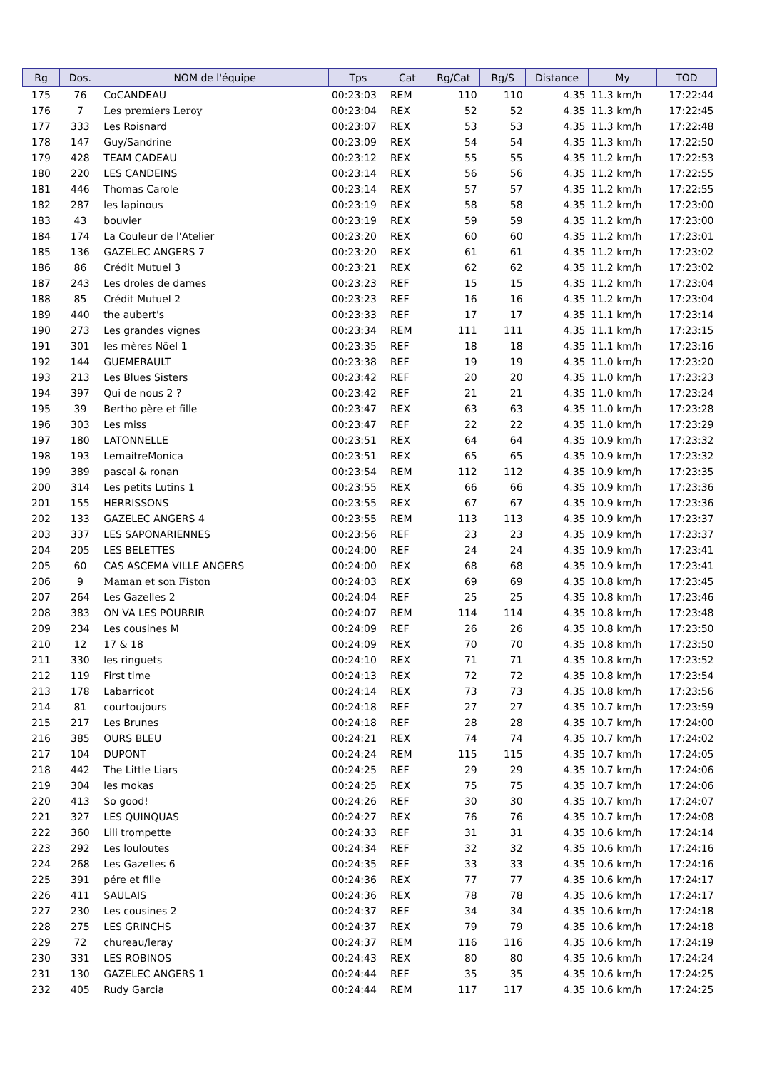| Rg | Dos. | NOM de l'équipe | Tps | Cat | Rg/Cat | Rg/S | Distance | My | TOD |
| --- | --- | --- | --- | --- | --- | --- | --- | --- | --- |
| 175 | 76 | CoCANDEAU | 00:23:03 | REM | 110 | 110 | 4.35 | 11.3 km/h | 17:22:44 |
| 176 | 7 | Les premiers Leroy | 00:23:04 | REX | 52 | 52 | 4.35 | 11.3 km/h | 17:22:45 |
| 177 | 333 | Les Roisnard | 00:23:07 | REX | 53 | 53 | 4.35 | 11.3 km/h | 17:22:48 |
| 178 | 147 | Guy/Sandrine | 00:23:09 | REX | 54 | 54 | 4.35 | 11.3 km/h | 17:22:50 |
| 179 | 428 | TEAM CADEAU | 00:23:12 | REX | 55 | 55 | 4.35 | 11.2 km/h | 17:22:53 |
| 180 | 220 | LES CANDEINS | 00:23:14 | REX | 56 | 56 | 4.35 | 11.2 km/h | 17:22:55 |
| 181 | 446 | Thomas Carole | 00:23:14 | REX | 57 | 57 | 4.35 | 11.2 km/h | 17:22:55 |
| 182 | 287 | les lapinous | 00:23:19 | REX | 58 | 58 | 4.35 | 11.2 km/h | 17:23:00 |
| 183 | 43 | bouvier | 00:23:19 | REX | 59 | 59 | 4.35 | 11.2 km/h | 17:23:00 |
| 184 | 174 | La Couleur de l'Atelier | 00:23:20 | REX | 60 | 60 | 4.35 | 11.2 km/h | 17:23:01 |
| 185 | 136 | GAZELEC ANGERS 7 | 00:23:20 | REX | 61 | 61 | 4.35 | 11.2 km/h | 17:23:02 |
| 186 | 86 | Crédit Mutuel 3 | 00:23:21 | REX | 62 | 62 | 4.35 | 11.2 km/h | 17:23:02 |
| 187 | 243 | Les droles de dames | 00:23:23 | REF | 15 | 15 | 4.35 | 11.2 km/h | 17:23:04 |
| 188 | 85 | Crédit Mutuel 2 | 00:23:23 | REF | 16 | 16 | 4.35 | 11.2 km/h | 17:23:04 |
| 189 | 440 | the aubert's | 00:23:33 | REF | 17 | 17 | 4.35 | 11.1 km/h | 17:23:14 |
| 190 | 273 | Les grandes vignes | 00:23:34 | REM | 111 | 111 | 4.35 | 11.1 km/h | 17:23:15 |
| 191 | 301 | les mères Nöel 1 | 00:23:35 | REF | 18 | 18 | 4.35 | 11.1 km/h | 17:23:16 |
| 192 | 144 | GUEMERAULT | 00:23:38 | REF | 19 | 19 | 4.35 | 11.0 km/h | 17:23:20 |
| 193 | 213 | Les Blues Sisters | 00:23:42 | REF | 20 | 20 | 4.35 | 11.0 km/h | 17:23:23 |
| 194 | 397 | Qui de nous 2 ? | 00:23:42 | REF | 21 | 21 | 4.35 | 11.0 km/h | 17:23:24 |
| 195 | 39 | Bertho père et fille | 00:23:47 | REX | 63 | 63 | 4.35 | 11.0 km/h | 17:23:28 |
| 196 | 303 | Les miss | 00:23:47 | REF | 22 | 22 | 4.35 | 11.0 km/h | 17:23:29 |
| 197 | 180 | LATONNELLE | 00:23:51 | REX | 64 | 64 | 4.35 | 10.9 km/h | 17:23:32 |
| 198 | 193 | LemaitreMonica | 00:23:51 | REX | 65 | 65 | 4.35 | 10.9 km/h | 17:23:32 |
| 199 | 389 | pascal & ronan | 00:23:54 | REM | 112 | 112 | 4.35 | 10.9 km/h | 17:23:35 |
| 200 | 314 | Les petits Lutins 1 | 00:23:55 | REX | 66 | 66 | 4.35 | 10.9 km/h | 17:23:36 |
| 201 | 155 | HERRISSONS | 00:23:55 | REX | 67 | 67 | 4.35 | 10.9 km/h | 17:23:36 |
| 202 | 133 | GAZELEC ANGERS 4 | 00:23:55 | REM | 113 | 113 | 4.35 | 10.9 km/h | 17:23:37 |
| 203 | 337 | LES SAPONARIENNES | 00:23:56 | REF | 23 | 23 | 4.35 | 10.9 km/h | 17:23:37 |
| 204 | 205 | LES BELETTES | 00:24:00 | REF | 24 | 24 | 4.35 | 10.9 km/h | 17:23:41 |
| 205 | 60 | CAS ASCEMA VILLE ANGERS | 00:24:00 | REX | 68 | 68 | 4.35 | 10.9 km/h | 17:23:41 |
| 206 | 9 | Maman et son Fiston | 00:24:03 | REX | 69 | 69 | 4.35 | 10.8 km/h | 17:23:45 |
| 207 | 264 | Les Gazelles 2 | 00:24:04 | REF | 25 | 25 | 4.35 | 10.8 km/h | 17:23:46 |
| 208 | 383 | ON VA LES POURRIR | 00:24:07 | REM | 114 | 114 | 4.35 | 10.8 km/h | 17:23:48 |
| 209 | 234 | Les cousines M | 00:24:09 | REF | 26 | 26 | 4.35 | 10.8 km/h | 17:23:50 |
| 210 | 12 | 17 & 18 | 00:24:09 | REX | 70 | 70 | 4.35 | 10.8 km/h | 17:23:50 |
| 211 | 330 | les ringuets | 00:24:10 | REX | 71 | 71 | 4.35 | 10.8 km/h | 17:23:52 |
| 212 | 119 | First time | 00:24:13 | REX | 72 | 72 | 4.35 | 10.8 km/h | 17:23:54 |
| 213 | 178 | Labarricot | 00:24:14 | REX | 73 | 73 | 4.35 | 10.8 km/h | 17:23:56 |
| 214 | 81 | courtoujours | 00:24:18 | REF | 27 | 27 | 4.35 | 10.7 km/h | 17:23:59 |
| 215 | 217 | Les Brunes | 00:24:18 | REF | 28 | 28 | 4.35 | 10.7 km/h | 17:24:00 |
| 216 | 385 | OURS BLEU | 00:24:21 | REX | 74 | 74 | 4.35 | 10.7 km/h | 17:24:02 |
| 217 | 104 | DUPONT | 00:24:24 | REM | 115 | 115 | 4.35 | 10.7 km/h | 17:24:05 |
| 218 | 442 | The Little Liars | 00:24:25 | REF | 29 | 29 | 4.35 | 10.7 km/h | 17:24:06 |
| 219 | 304 | les mokas | 00:24:25 | REX | 75 | 75 | 4.35 | 10.7 km/h | 17:24:06 |
| 220 | 413 | So good! | 00:24:26 | REF | 30 | 30 | 4.35 | 10.7 km/h | 17:24:07 |
| 221 | 327 | LES QUINQUAS | 00:24:27 | REX | 76 | 76 | 4.35 | 10.7 km/h | 17:24:08 |
| 222 | 360 | Lili trompette | 00:24:33 | REF | 31 | 31 | 4.35 | 10.6 km/h | 17:24:14 |
| 223 | 292 | Les louloutes | 00:24:34 | REF | 32 | 32 | 4.35 | 10.6 km/h | 17:24:16 |
| 224 | 268 | Les Gazelles 6 | 00:24:35 | REF | 33 | 33 | 4.35 | 10.6 km/h | 17:24:16 |
| 225 | 391 | pére et fille | 00:24:36 | REX | 77 | 77 | 4.35 | 10.6 km/h | 17:24:17 |
| 226 | 411 | SAULAIS | 00:24:36 | REX | 78 | 78 | 4.35 | 10.6 km/h | 17:24:17 |
| 227 | 230 | Les cousines 2 | 00:24:37 | REF | 34 | 34 | 4.35 | 10.6 km/h | 17:24:18 |
| 228 | 275 | LES GRINCHS | 00:24:37 | REX | 79 | 79 | 4.35 | 10.6 km/h | 17:24:18 |
| 229 | 72 | chureau/leray | 00:24:37 | REM | 116 | 116 | 4.35 | 10.6 km/h | 17:24:19 |
| 230 | 331 | LES ROBINOS | 00:24:43 | REX | 80 | 80 | 4.35 | 10.6 km/h | 17:24:24 |
| 231 | 130 | GAZELEC ANGERS 1 | 00:24:44 | REF | 35 | 35 | 4.35 | 10.6 km/h | 17:24:25 |
| 232 | 405 | Rudy Garcia | 00:24:44 | REM | 117 | 117 | 4.35 | 10.6 km/h | 17:24:25 |